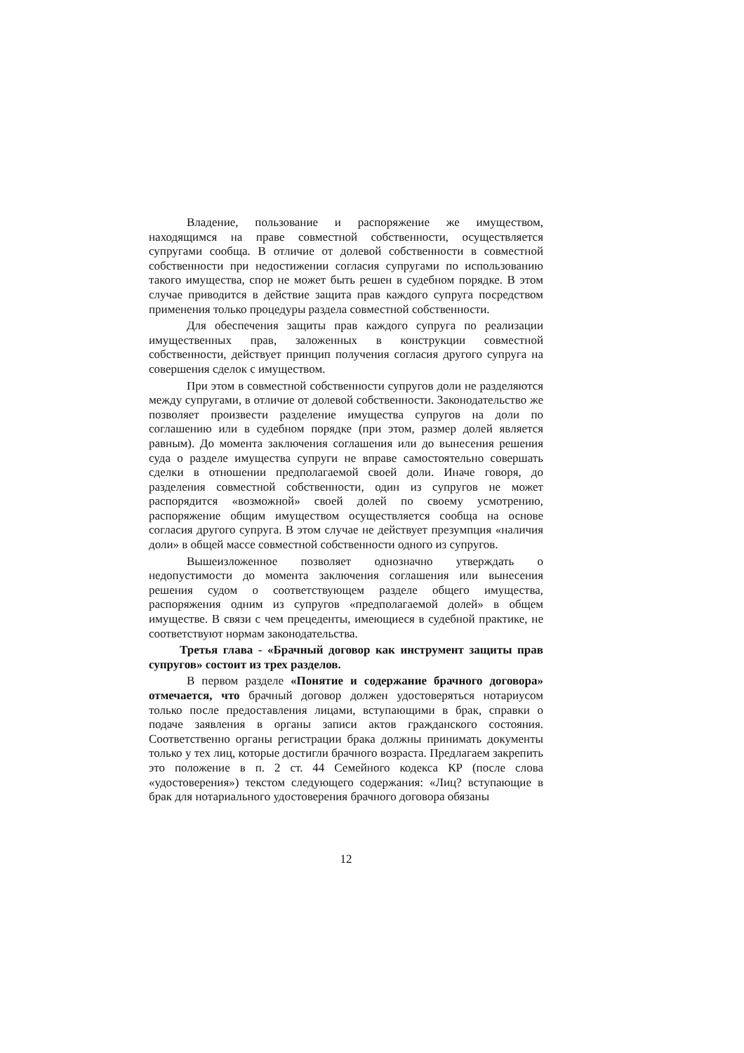Владение, пользование и распоряжение же имуществом, находящимся на праве совместной собственности, осуществляется супругами сообща. В отличие от долевой собственности в совместной собственности при недостижении согласия супругами по использованию такого имущества, спор не может быть решен в судебном порядке. В этом случае приводится в действие защита прав каждого супруга посредством применения только процедуры раздела совместной собственности.
Для обеспечения защиты прав каждого супруга по реализации имущественных прав, заложенных в конструкции совместной собственности, действует принцип получения согласия другого супруга на совершения сделок с имуществом.
При этом в совместной собственности супругов доли не разделяются между супругами, в отличие от долевой собственности. Законодательство же позволяет произвести разделение имущества супругов на доли по соглашению или в судебном порядке (при этом, размер долей является равным). До момента заключения соглашения или до вынесения решения суда о разделе имущества супруги не вправе самостоятельно совершать сделки в отношении предполагаемой своей доли. Иначе говоря, до разделения совместной собственности, один из супругов не может распорядится «возможной» своей долей по своему усмотрению, распоряжение общим имуществом осуществляется сообща на основе согласия другого супруга. В этом случае не действует презумпция «наличия доли» в общей массе совместной собственности одного из супругов.
Вышеизложенное позволяет однозначно утверждать о недопустимости до момента заключения соглашения или вынесения решения судом о соответствующем разделе общего имущества, распоряжения одним из супругов «предполагаемой долей» в общем имуществе. В связи с чем прецеденты, имеющиеся в судебной практике, не соответствуют нормам законодательства.
Третья глава - «Брачный договор как инструмент защиты прав супругов» состоит из трех разделов.
В первом разделе «Понятие и содержание брачного договора» отмечается, что брачный договор должен удостоверяться нотариусом только после предоставления лицами, вступающими в брак, справки о подаче заявления в органы записи актов гражданского состояния. Соответственно органы регистрации брака должны принимать документы только у тех лиц, которые достигли брачного возраста. Предлагаем закрепить это положение в п. 2 ст. 44 Семейного кодекса КР (после слова «удостоверения») текстом следующего содержания: «Лиц? вступающие в брак для нотариального удостоверения брачного договора обязаны
12